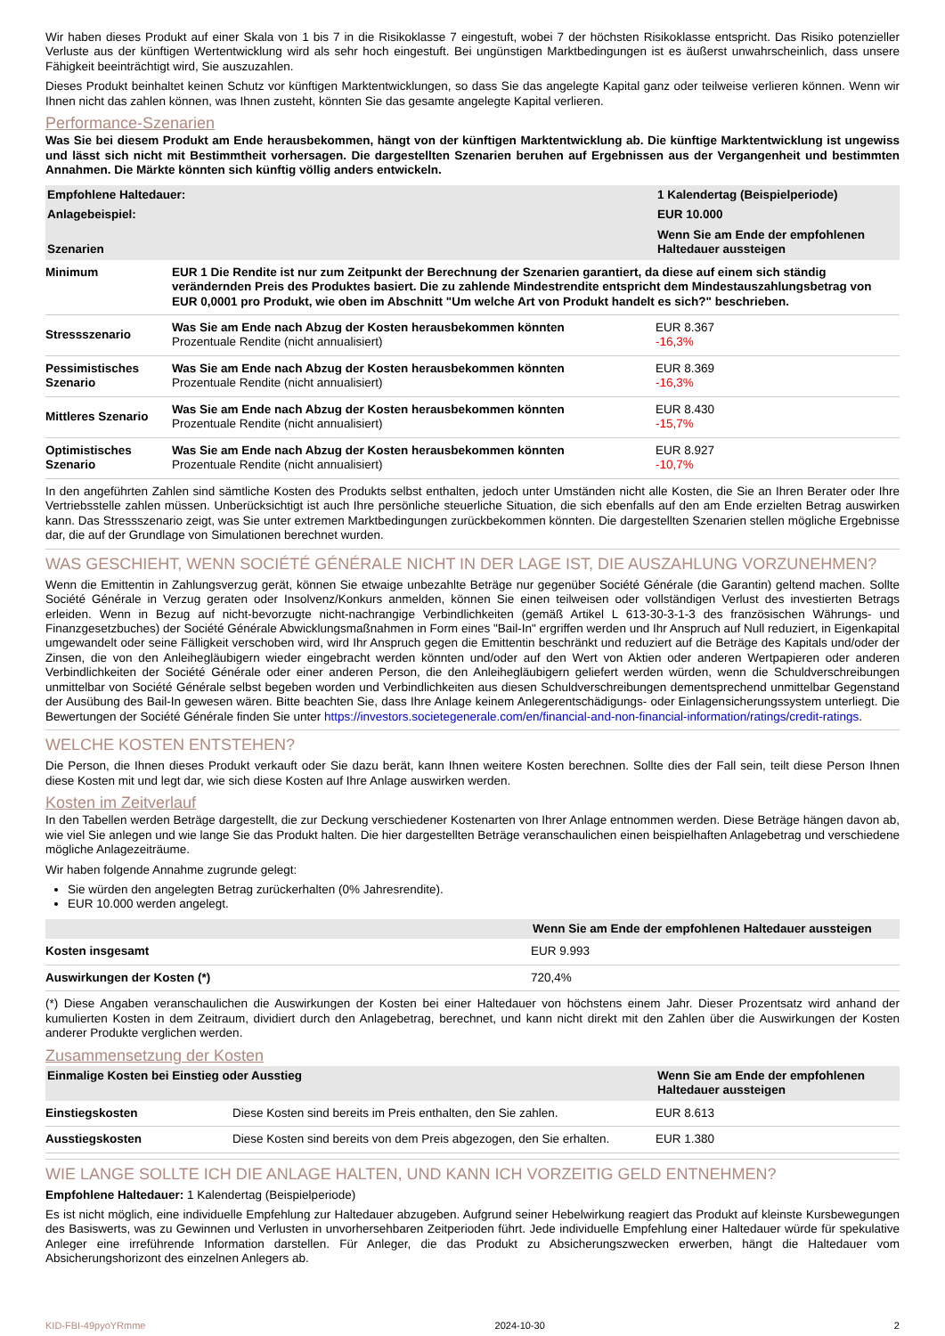Wir haben dieses Produkt auf einer Skala von 1 bis 7 in die Risikoklasse 7 eingestuft, wobei 7 der höchsten Risikoklasse entspricht. Das Risiko potenzieller Verluste aus der künftigen Wertentwicklung wird als sehr hoch eingestuft. Bei ungünstigen Marktbedingungen ist es äußerst unwahrscheinlich, dass unsere Fähigkeit beeinträchtigt wird, Sie auszuzahlen.
Dieses Produkt beinhaltet keinen Schutz vor künftigen Marktentwicklungen, so dass Sie das angelegte Kapital ganz oder teilweise verlieren können. Wenn wir Ihnen nicht das zahlen können, was Ihnen zusteht, könnten Sie das gesamte angelegte Kapital verlieren.
Performance-Szenarien
Was Sie bei diesem Produkt am Ende herausbekommen, hängt von der künftigen Marktentwicklung ab. Die künftige Marktentwicklung ist ungewiss und lässt sich nicht mit Bestimmtheit vorhersagen. Die dargestellten Szenarien beruhen auf Ergebnissen aus der Vergangenheit und bestimmten Annahmen. Die Märkte könnten sich künftig völlig anders entwickeln.
| Empfohlene Haltedauer: | | 1 Kalendertag (Beispielperiode) |
| --- | --- | --- |
| Anlagebeispiel: | | EUR 10.000 |
| Szenarien | | Wenn Sie am Ende der empfohlenen Haltedauer aussteigen |
| Minimum | EUR 1 Die Rendite ist nur zum Zeitpunkt der Berechnung der Szenarien garantiert, da diese auf einem sich ständig verändernden Preis des Produktes basiert. Die zu zahlende Mindestrendite entspricht dem Mindestauszahlungsbetrag von EUR 0,0001 pro Produkt, wie oben im Abschnitt "Um welche Art von Produkt handelt es sich?" beschrieben. | |
| Stressszenario | Was Sie am Ende nach Abzug der Kosten herausbekommen könnten Prozentuale Rendite (nicht annualisiert) | EUR 8.367 -16,3% |
| Pessimistisches Szenario | Was Sie am Ende nach Abzug der Kosten herausbekommen könnten Prozentuale Rendite (nicht annualisiert) | EUR 8.369 -16,3% |
| Mittleres Szenario | Was Sie am Ende nach Abzug der Kosten herausbekommen könnten Prozentuale Rendite (nicht annualisiert) | EUR 8.430 -15,7% |
| Optimistisches Szenario | Was Sie am Ende nach Abzug der Kosten herausbekommen könnten Prozentuale Rendite (nicht annualisiert) | EUR 8.927 -10,7% |
In den angeführten Zahlen sind sämtliche Kosten des Produkts selbst enthalten, jedoch unter Umständen nicht alle Kosten, die Sie an Ihren Berater oder Ihre Vertriebsstelle zahlen müssen. Unberücksichtigt ist auch Ihre persönliche steuerliche Situation, die sich ebenfalls auf den am Ende erzielten Betrag auswirken kann. Das Stressszenario zeigt, was Sie unter extremen Marktbedingungen zurückbekommen könnten. Die dargestellten Szenarien stellen mögliche Ergebnisse dar, die auf der Grundlage von Simulationen berechnet wurden.
WAS GESCHIEHT, WENN SOCIÉTÉ GÉNÉRALE NICHT IN DER LAGE IST, DIE AUSZAHLUNG VORZUNEHMEN?
Wenn die Emittentin in Zahlungsverzug gerät, können Sie etwaige unbezahlte Beträge nur gegenüber Société Générale (die Garantin) geltend machen. Sollte Société Générale in Verzug geraten oder Insolvenz/Konkurs anmelden, können Sie einen teilweisen oder vollständigen Verlust des investierten Betrags erleiden. Wenn in Bezug auf nicht-bevorzugte nicht-nachrangige Verbindlichkeiten (gemäß Artikel L 613-30-3-1-3 des französischen Währungs- und Finanzgesetzbuches) der Société Générale Abwicklungsmaßnahmen in Form eines "Bail-In" ergriffen werden und Ihr Anspruch auf Null reduziert, in Eigenkapital umgewandelt oder seine Fälligkeit verschoben wird, wird Ihr Anspruch gegen die Emittentin beschränkt und reduziert auf die Beträge des Kapitals und/oder der Zinsen, die von den Anleihegläubigern wieder eingebracht werden könnten und/oder auf den Wert von Aktien oder anderen Wertpapieren oder anderen Verbindlichkeiten der Société Générale oder einer anderen Person, die den Anleihegläubigern geliefert werden würden, wenn die Schuldverschreibungen unmittelbar von Société Générale selbst begeben worden und Verbindlichkeiten aus diesen Schuldverschreibungen dementsprechend unmittelbar Gegenstand der Ausübung des Bail-In gewesen wären. Bitte beachten Sie, dass Ihre Anlage keinem Anlegerentschädigungs- oder Einlagensicherungssystem unterliegt. Die Bewertungen der Société Générale finden Sie unter https://investors.societegenerale.com/en/financial-and-non-financial-information/ratings/credit-ratings.
WELCHE KOSTEN ENTSTEHEN?
Die Person, die Ihnen dieses Produkt verkauft oder Sie dazu berät, kann Ihnen weitere Kosten berechnen. Sollte dies der Fall sein, teilt diese Person Ihnen diese Kosten mit und legt dar, wie sich diese Kosten auf Ihre Anlage auswirken werden.
Kosten im Zeitverlauf
In den Tabellen werden Beträge dargestellt, die zur Deckung verschiedener Kostenarten von Ihrer Anlage entnommen werden. Diese Beträge hängen davon ab, wie viel Sie anlegen und wie lange Sie das Produkt halten. Die hier dargestellten Beträge veranschaulichen einen beispielhaften Anlagebetrag und verschiedene mögliche Anlagezeiträume.
Wir haben folgende Annahme zugrunde gelegt:
Sie würden den angelegten Betrag zurückerhalten (0% Jahresrendite).
EUR 10.000 werden angelegt.
| | Wenn Sie am Ende der empfohlenen Haltedauer aussteigen |
| --- | --- |
| Kosten insgesamt | EUR 9.993 |
| Auswirkungen der Kosten (*) | 720,4% |
(*) Diese Angaben veranschaulichen die Auswirkungen der Kosten bei einer Haltedauer von höchstens einem Jahr. Dieser Prozentsatz wird anhand der kumulierten Kosten in dem Zeitraum, dividiert durch den Anlagebetrag, berechnet, und kann nicht direkt mit den Zahlen über die Auswirkungen der Kosten anderer Produkte verglichen werden.
Zusammensetzung der Kosten
| Einmalige Kosten bei Einstieg oder Ausstieg | | Wenn Sie am Ende der empfohlenen Haltedauer aussteigen |
| --- | --- | --- |
| Einstiegskosten | Diese Kosten sind bereits im Preis enthalten, den Sie zahlen. | EUR 8.613 |
| Ausstiegskosten | Diese Kosten sind bereits von dem Preis abgezogen, den Sie erhalten. | EUR 1.380 |
WIE LANGE SOLLTE ICH DIE ANLAGE HALTEN, UND KANN ICH VORZEITIG GELD ENTNEHMEN?
Empfohlene Haltedauer: 1 Kalendertag (Beispielperiode)
Es ist nicht möglich, eine individuelle Empfehlung zur Haltedauer abzugeben. Aufgrund seiner Hebelwirkung reagiert das Produkt auf kleinste Kursbewegungen des Basiswerts, was zu Gewinnen und Verlusten in unvorhersehbaren Zeitperioden führt. Jede individuelle Empfehlung einer Haltedauer würde für spekulative Anleger eine irreführende Information darstellen. Für Anleger, die das Produkt zu Absicherungszwecken erwerben, hängt die Haltedauer vom Absicherungshorizont des einzelnen Anlegers ab.
KID-FBI-49pyoYRmme 2024-10-30 2